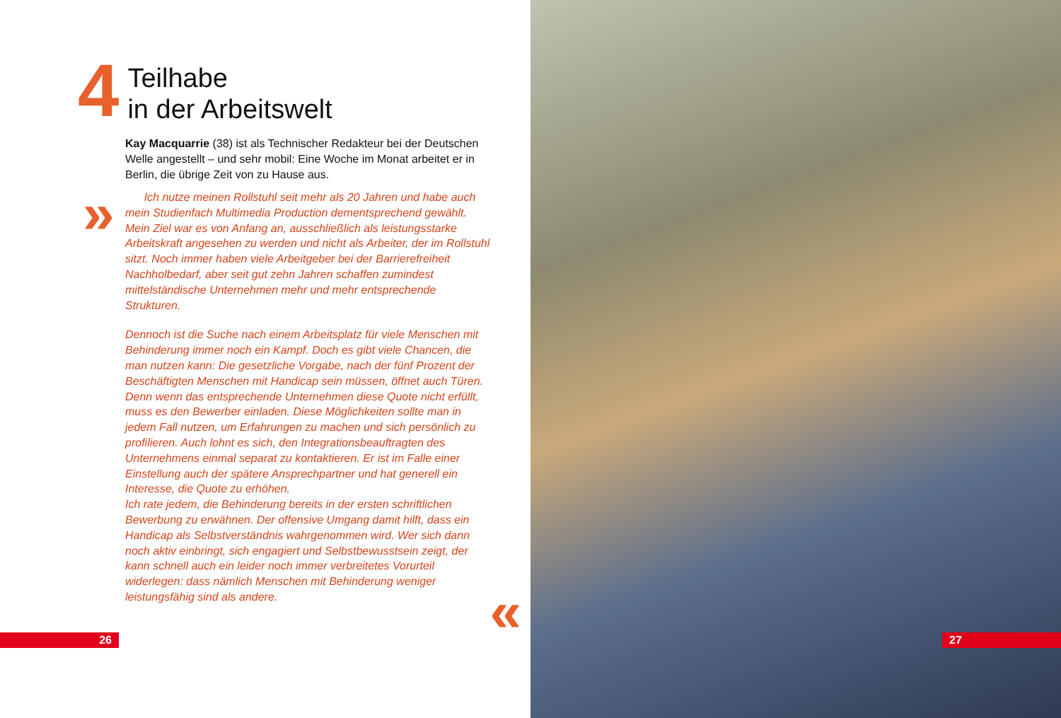4
Teilhabe
in der Arbeitswelt
Kay Macquarrie (38) ist als Technischer Redakteur bei der Deutschen Welle angestellt – und sehr mobil: Eine Woche im Monat arbeitet er in Berlin, die übrige Zeit von zu Hause aus.
» Ich nutze meinen Rollstuhl seit mehr als 20 Jahren und habe auch mein Studienfach Multimedia Production dementsprechend gewählt. Mein Ziel war es von Anfang an, ausschließlich als leistungsstarke Arbeitskraft angesehen zu werden und nicht als Arbeiter, der im Rollstuhl sitzt. Noch immer haben viele Arbeitgeber bei der Barrierefreiheit Nachholbedarf, aber seit gut zehn Jahren schaffen zumindest mittelständische Unternehmen mehr und mehr entsprechende Strukturen.
Dennoch ist die Suche nach einem Arbeitsplatz für viele Menschen mit Behinderung immer noch ein Kampf. Doch es gibt viele Chancen, die man nutzen kann: Die gesetzliche Vorgabe, nach der fünf Prozent der Beschäftigten Menschen mit Handicap sein müssen, öffnet auch Türen. Denn wenn das entsprechende Unternehmen diese Quote nicht erfüllt, muss es den Bewerber einladen. Diese Möglichkeiten sollte man in jedem Fall nutzen, um Erfahrungen zu machen und sich persönlich zu profilieren. Auch lohnt es sich, den Integrationsbeauftragten des Unternehmens einmal separat zu kontaktieren. Er ist im Falle einer Einstellung auch der spätere Ansprechpartner und hat generell ein Interesse, die Quote zu erhöhen.
Ich rate jedem, die Behinderung bereits in der ersten schriftlichen Bewerbung zu erwähnen. Der offensive Umgang damit hilft, dass ein Handicap als Selbstverständnis wahrgenommen wird. Wer sich dann noch aktiv einbringt, sich engagiert und Selbstbewusstsein zeigt, der kann schnell auch ein leider noch immer verbreitetes Vorurteil widerlegen: dass nämlich Menschen mit Behinderung weniger leistungsfähig sind als andere.
«
26
27